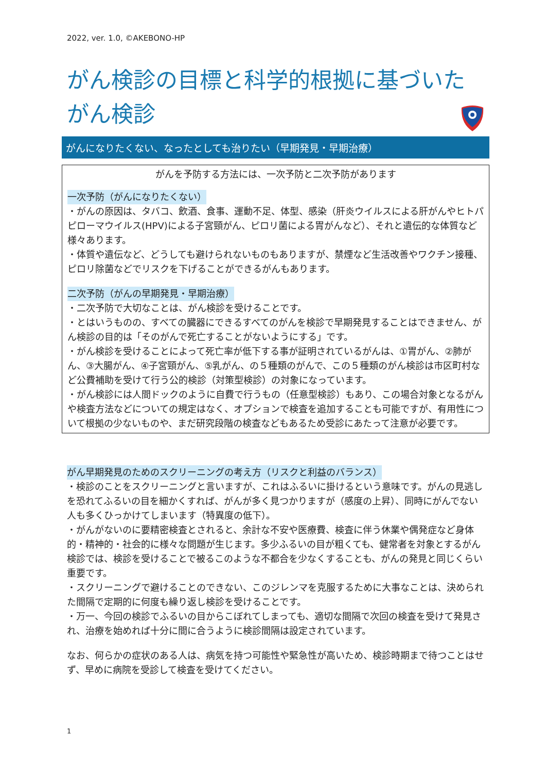2022, ver. 1.0, ©AKEBONO-HP
がん検診の目標と科学的根拠に基づいたがん検診
がんになりたくない、なったとしても治りたい（早期発見・早期治療）
がんを予防する方法には、一次予防と二次予防があります
一次予防（がんになりたくない）
・がんの原因は、タバコ、飲酒、食事、運動不足、体型、感染（肝炎ウイルスによる肝がんやヒトパピローマウイルス(HPV)による子宮頸がん、ピロリ菌による胃がんなど）、それと遺伝的な体質など様々あります。
・体質や遺伝など、どうしても避けられないものもありますが、禁煙など生活改善やワクチン接種、ピロリ除菌などでリスクを下げることができるがんもあります。
二次予防（がんの早期発見・早期治療）
・二次予防で大切なことは、がん検診を受けることです。
・とはいうものの、すべての臓器にできるすべてのがんを検診で早期発見することはできません、がん検診の目的は「そのがんで死亡することがないようにする」です。
・がん検診を受けることによって死亡率が低下する事が証明されているがんは、①胃がん、②肺がん、③大腸がん、④子宮頸がん、⑤乳がん、の５種類のがんで、この５種類のがん検診は市区町村など公費補助を受けて行う公的検診（対策型検診）の対象になっています。
・がん検診には人間ドックのように自費で行うもの（任意型検診）もあり、この場合対象となるがんや検査方法などについての規定はなく、オプションで検査を追加することも可能ですが、有用性について根拠の少ないものや、まだ研究段階の検査などもあるため受診にあたって注意が必要です。
がん早期発見のためのスクリーニングの考え方（リスクと利益のバランス）
・検診のことをスクリーニングと言いますが、これはふるいに掛けるという意味です。がんの見逃しを恐れてふるいの目を細かくすれば、がんが多く見つかりますが（感度の上昇）、同時にがんでない人も多くひっかけてしまいます（特異度の低下）。
・がんがないのに要精密検査とされると、余計な不安や医療費、検査に伴う休業や偶発症など身体的・精神的・社会的に様々な問題が生じます。多少ふるいの目が粗くても、健常者を対象とするがん検診では、検診を受けることで被るこのような不都合を少なくすることも、がんの発見と同じくらい重要です。
・スクリーニングで避けることのできない、このジレンマを克服するために大事なことは、決められた間隔で定期的に何度も繰り返し検診を受けることです。
・万一、今回の検診でふるいの目からこぼれてしまっても、適切な間隔で次回の検査を受けて発見され、治療を始めれば十分に間に合うように検診間隔は設定されています。
なお、何らかの症状のある人は、病気を持つ可能性や緊急性が高いため、検診時期まで待つことはせず、早めに病院を受診して検査を受けてください。
1